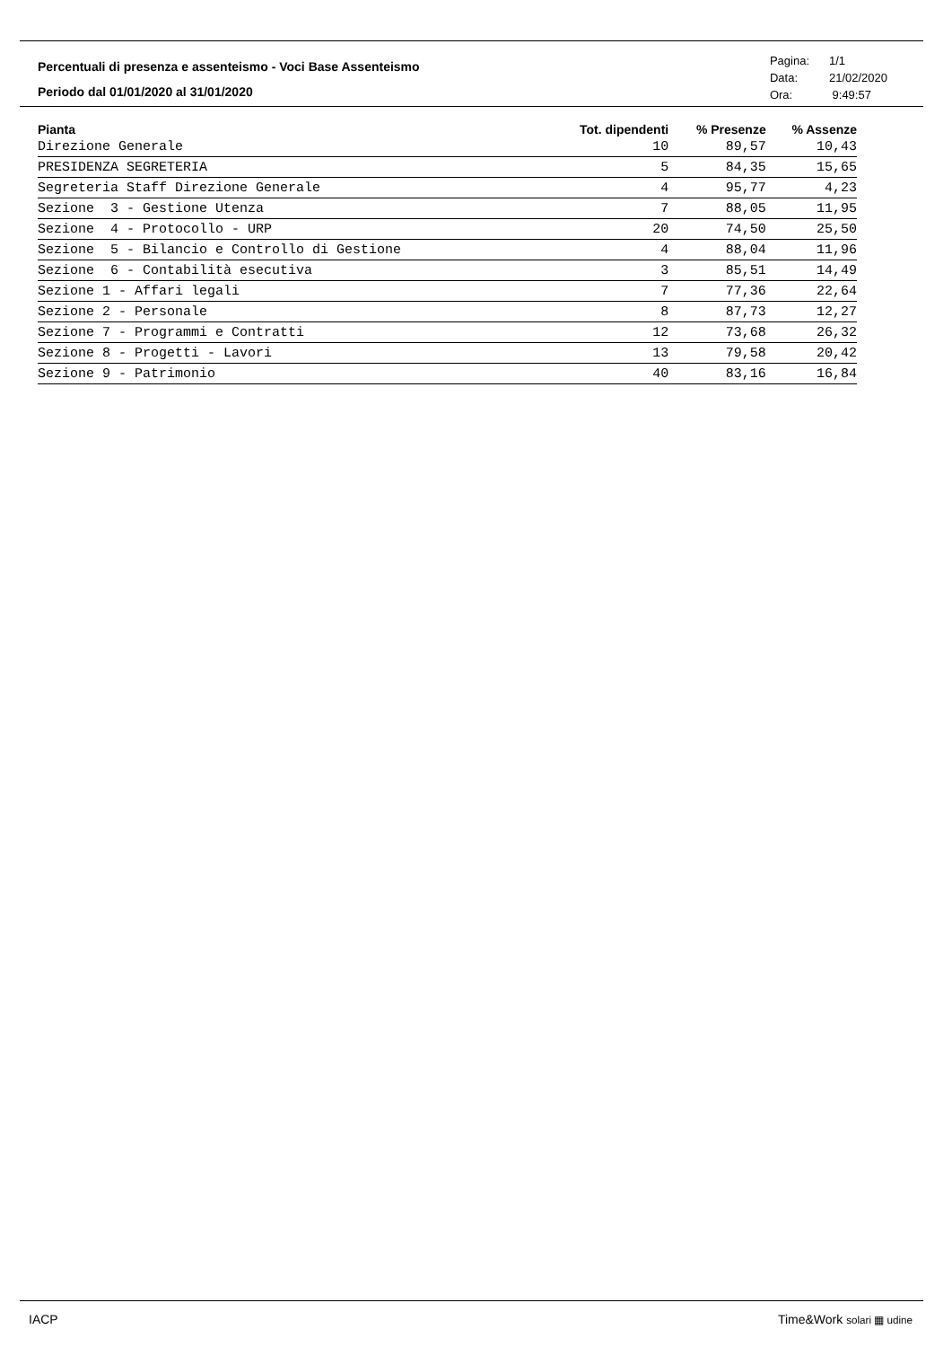Percentuali di presenza e assenteismo - Voci Base Assenteismo
Periodo dal 01/01/2020 al 31/01/2020
Pagina: 1/1
Data: 21/02/2020
Ora: 9:49:57
| Pianta | Tot. dipendenti | % Presenze | % Assenze |
| --- | --- | --- | --- |
| Direzione Generale | 10 | 89,57 | 10,43 |
| PRESIDENZA SEGRETERIA | 5 | 84,35 | 15,65 |
| Segreteria Staff Direzione Generale | 4 | 95,77 | 4,23 |
| Sezione 3 - Gestione Utenza | 7 | 88,05 | 11,95 |
| Sezione 4 - Protocollo - URP | 20 | 74,50 | 25,50 |
| Sezione 5 - Bilancio e Controllo di Gestione | 4 | 88,04 | 11,96 |
| Sezione 6 - Contabilità esecutiva | 3 | 85,51 | 14,49 |
| Sezione 1 - Affari legali | 7 | 77,36 | 22,64 |
| Sezione 2 - Personale | 8 | 87,73 | 12,27 |
| Sezione 7 - Programmi e Contratti | 12 | 73,68 | 26,32 |
| Sezione 8 - Progetti - Lavori | 13 | 79,58 | 20,42 |
| Sezione 9 - Patrimonio | 40 | 83,16 | 16,84 |
IACP Time&Work solari ▦ udine